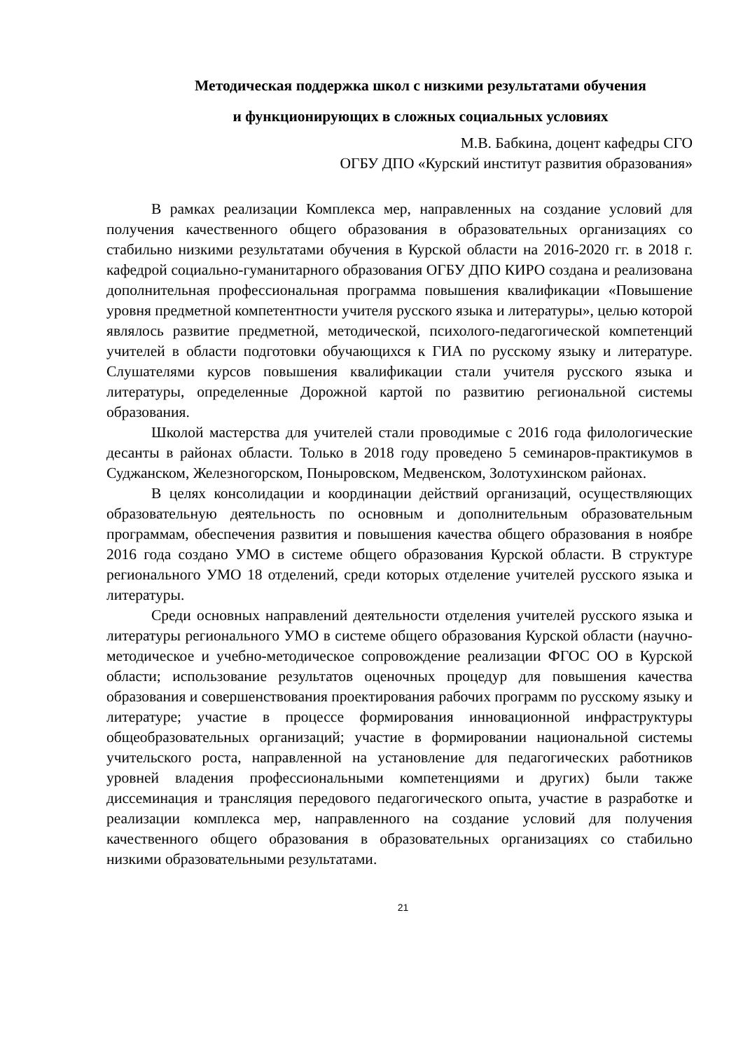Методическая поддержка школ с низкими результатами обучения
и функционирующих в сложных социальных условиях
М.В. Бабкина, доцент кафедры СГО
ОГБУ ДПО «Курский институт развития образования»
В рамках реализации Комплекса мер, направленных на создание условий для получения качественного общего образования в образовательных организациях со стабильно низкими результатами обучения в Курской области на 2016-2020 гг. в 2018 г. кафедрой социально-гуманитарного образования ОГБУ ДПО КИРО создана и реализована дополнительная профессиональная программа повышения квалификации «Повышение уровня предметной компетентности учителя русского языка и литературы», целью которой являлось развитие предметной, методической, психолого-педагогической компетенций учителей в области подготовки обучающихся к ГИА по русскому языку и литературе. Слушателями курсов повышения квалификации стали учителя русского языка и литературы, определенные Дорожной картой по развитию региональной системы образования.
Школой мастерства для учителей стали проводимые с 2016 года филологические десанты в районах области. Только в 2018 году проведено 5 семинаров-практикумов в Суджанском, Железногорском, Поныровском, Медвенском, Золотухинском районах.
В целях консолидации и координации действий организаций, осуществляющих образовательную деятельность по основным и дополнительным образовательным программам, обеспечения развития и повышения качества общего образования в ноябре 2016 года создано УМО в системе общего образования Курской области. В структуре регионального УМО 18 отделений, среди которых отделение учителей русского языка и литературы.
Среди основных направлений деятельности отделения учителей русского языка и литературы регионального УМО в системе общего образования Курской области (научно-методическое и учебно-методическое сопровождение реализации ФГОС ОО в Курской области; использование результатов оценочных процедур для повышения качества образования и совершенствования проектирования рабочих программ по русскому языку и литературе; участие в процессе формирования инновационной инфраструктуры общеобразовательных организаций; участие в формировании национальной системы учительского роста, направленной на установление для педагогических работников уровней владения профессиональными компетенциями и других) были также диссеминация и трансляция передового педагогического опыта, участие в разработке и реализации комплекса мер, направленного на создание условий для получения качественного общего образования в образовательных организациях со стабильно низкими образовательными результатами.
21